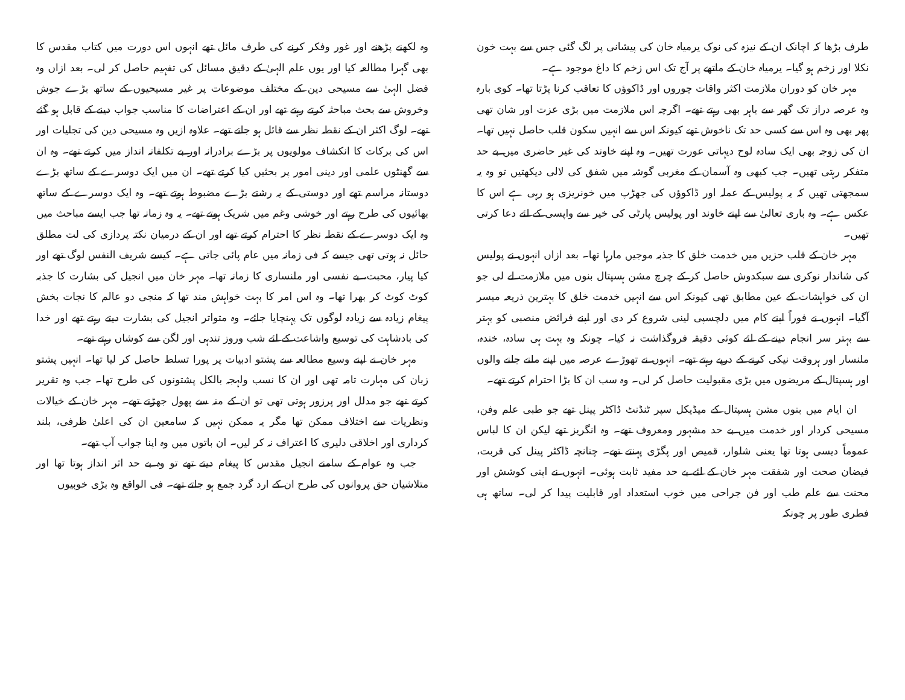طرف بڑھا کہ اچانک ان کے نیزہ کی نوک یرمیاہ خان کی پیشانی پر لگ گئی جس سے بہت خون نکلا اور زخم ہو گیا۔ یرمیاہ خان کے ماتھے پر آج تک اس زخم کا داغ موجود ہے۔
مہر خان کو دوران ملازمت اکثر واقات چوروں اور ڈاکوؤں کا تعاقب کرنا پڑتا تھا۔ کوی بارہ وہ عرصہ دراز تک گھر سے باہر بھی رہتے تھے۔ اگرچہ اس ملازمت میں بڑی عزت اور شان تھی پھر بھی وہ اس سے کسی حد تک ناخوش تھے کیونکہ اس سے انہیں سکون قلب حاصل نہیں تھا۔ ان کی زوجہ بھی ایک سادہ لوح دیہاتی عورت تھیں۔ وہ اپنے خاوند کی غیر حاضری میں بے حد متفکر رہتی تھیں۔ جب کبھی وہ آسمان کے مغربی گوشہ میں شفق کی لالی دیکھتیں تو وہ یہ سمجھتی تھیں کہ یہ پولیس کے عملہ اور ڈاکوؤں کی جھڑپ میں خونریزی ہو رہی ہے اس کا عکس ہے۔ وہ باری تعالیٰ سے اپنے خاوند اور پولیس پارٹی کی خیر سے واپسی کے لئے دعا کرتی تھیں۔
مہر خان کے قلب حزیں میں خدمت خلق کا جذبہ موجیں مارہا تھا۔ بعد ازاں انہوں نے پولیس کی شاندار نوکری سے سبکدوش حاصل کر کے چرچ مشن ہسپتال بنوں میں ملازمت لے لی جو ان کی خواہشات کے عین مطابق تھی کیونکہ اس سے انہیں خدمت خلق کا بہترین ذریعہ میسر آگیا۔ انہوں نے فوراً اپنے کام میں دلچسپی لینی شروع کر دی اور اپنے فرائض منصبی کو بہتر سے بہتر سر انجام دینے کے لئے کوئی دقیقہ فروگذاشت نہ کیا۔ چونکہ وہ بہت ہی سادہ، خندہ، ملنسار اور ہروقت نیکی کرنے کے درپے رہتے تھے۔ انہوں نے تھوڑے عرصہ میں اپنے ملنے جلنے والوں اور ہسپتال کے مریضوں میں بڑی مقبولیت حاصل کر لی۔ وہ سب ان کا بڑا احترام کرتے تھے۔
ان ایام میں بنوں مشن ہسپتال کے میڈیکل سپر ٹنڈنٹ ڈاکٹر پینل تھے جو طبی علم وفن، مسیحی کردار اور خدمت میں بے حد مشہور ومعروف تھے۔ وہ انگریز تھے لیکن ان کا لباس عموماً دیسی ہوتا تھا یعنی شلوار، قمیص اور پگڑی پہنتے تھے۔ چنانچہ ڈاکٹر پینل کی قربت، فیضان صحت اور شفقت مہر خان کے لئے بے حد مفید ثابت ہوئی۔ انہوں نے اپنی کوشش اور محنت سے علم طب اور فن جراحی میں خوب استعداد اور قابلیت پیدا کر لی۔ ساتھ ہی فطری طور پر چونکہ
وہ لکھنے پڑھنے اور غور وفکر کرنے کی طرف مائل تھے انہوں اس دورت میں کتاب مقدس کا بھی گہرا مطالعہ کیا اور یوں علم الہیٰ کے دقیق مسائل کی تفہیم حاصل کر لی۔ بعد ازاں وہ فضل الہیٰ سے مسیحی دین کے مختلف موضوعات پر غیر مسیحیوں کے ساتھ بڑے جوش وخروش سے بحث مباحثہ کرتے رہتے تھے اور ان کے اعتراضات کا مناسب جواب دینے کے قابل ہو گئے تھے۔ لوگ اکثر ان کے نقطہ نظر سے قائل ہو جاتے تھے۔ علاوہ ازیں وہ مسیحی دین کی تجلیات اور اس کی برکات کا انکشاف مولویوں پر بڑے برادرانہ اور بے تکلفانہ انداز میں کرتے تھے۔ وہ ان سے گھنٹوں علمی اور دینی امور پر بحثیں کیا کرتے تھے۔ ان میں ایک دوسرے کے ساتھ بڑے دوستانہ مراسم تھے اور دوستی کے یہ رشتے بڑے مضبوط ہوتے تھے۔ وہ ایک دوسرے کے ساتھ بھائیوں کی طرح رہتے اور خوشی وغم میں شریک ہوتے تھے۔ یہ وہ زمانہ تھا جب ایسے مباحث میں وہ ایک دوسرے کے نقطہ نظر کا احترام کرتے تھے اور ان کے درمیان نکتہ پردازی کی لت مطلق حائل نہ ہوتی تھی جیسے کہ فی زمانہ میں عام پائی جاتی ہے۔ کیسے شریف النفس لوگ تھے اور کیا پیار، محبت، بے نفسی اور ملنساری کا زمانہ تھا۔ مہر خان میں انجیل کی بشارت کا جذبہ کوٹ کوٹ کر بھرا تھا۔ وہ اس امر کا بہت خواہش مند تھا کہ منجی دو عالم کا نجات بخش پیغام زیادہ سے زیادہ لوگوں تک پہنچایا جائے۔ وہ متواتر انجیل کی بشارت دیتے رہتے تھے اور خدا کی بادشاہت کی توسیع واشاعت کے لئے شب وروز تندہی اور لگن سے کوشاں رہتے تھے۔
مہر خان نے اپنے وسیع مطالعہ سے پشتو ادبیات پر پورا تسلط حاصل کر لیا تھا۔ انہیں پشتو زبان کی مہارت تامہ تھی اور ان کا نسب ولہجہ بالکل پشتونوں کی طرح تھا۔ جب وہ تقریر کرتے تھے جو مدلل اور پرزور ہوتی تھی تو ان کے منہ سے پھول جھڑتے تھے۔ مہر خان کے خیالات ونظریات سے اختلاف ممکن تھا مگر یہ ممکن نہیں کہ سامعین ان کی اعلیٰ ظرفی، بلند کرداری اور اخلاقی دلیری کا اعتراف نہ کر لیں۔ ان باتوں میں وہ اپنا جواب آپ تھے۔
جب وہ عوام کے سامنے انجیل مقدس کا پیغام دیتے تھے تو وہ بے حد اثر انداز ہوتا تھا اور متلاشیان حق پروانوں کی طرح ان کے ارد گرد جمع ہو جاتے تھے۔ فی الواقع وہ بڑی خوبیوں